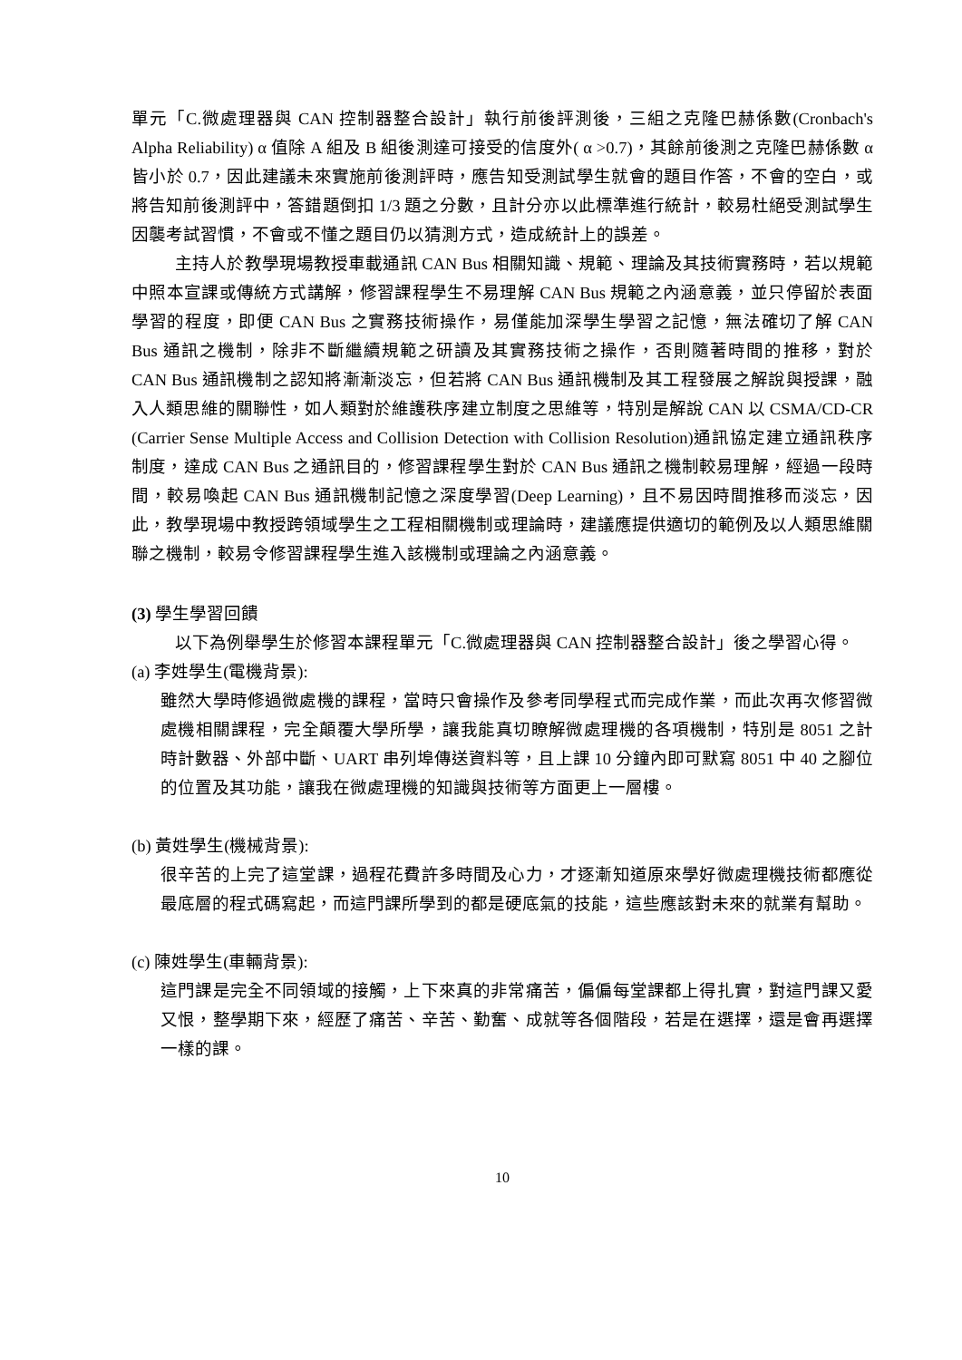單元「C.微處理器與 CAN 控制器整合設計」執行前後評測後，三組之克隆巴赫係數(Cronbach's Alpha Reliability) α 值除 A 組及 B 組後測達可接受的信度外( α >0.7)，其餘前後測之克隆巴赫係數 α 皆小於 0.7，因此建議未來實施前後測評時，應告知受測試學生就會的題目作答，不會的空白，或將告知前後測評中，答錯題倒扣 1/3 題之分數，且計分亦以此標準進行統計，較易杜絕受測試學生因襲考試習慣，不會或不懂之題目仍以猜測方式，造成統計上的誤差。
主持人於教學現場教授車載通訊 CAN Bus 相關知識、規範、理論及其技術實務時，若以規範中照本宣課或傳統方式講解，修習課程學生不易理解 CAN Bus 規範之內涵意義，並只停留於表面學習的程度，即便 CAN Bus 之實務技術操作，易僅能加深學生學習之記憶，無法確切了解 CAN Bus 通訊之機制，除非不斷繼續規範之研讀及其實務技術之操作，否則隨著時間的推移，對於 CAN Bus 通訊機制之認知將漸漸淡忘，但若將 CAN Bus 通訊機制及其工程發展之解說與授課，融入人類思維的關聯性，如人類對於維護秩序建立制度之思維等，特別是解說 CAN 以 CSMA/CD-CR (Carrier Sense Multiple Access and Collision Detection with Collision Resolution)通訊協定建立通訊秩序制度，達成 CAN Bus 之通訊目的，修習課程學生對於 CAN Bus 通訊之機制較易理解，經過一段時間，較易喚起 CAN Bus 通訊機制記憶之深度學習(Deep Learning)，且不易因時間推移而淡忘，因此，教學現場中教授跨領域學生之工程相關機制或理論時，建議應提供適切的範例及以人類思維關聯之機制，較易令修習課程學生進入該機制或理論之內涵意義。
(3) 學生學習回饋
以下為例舉學生於修習本課程單元「C.微處理器與 CAN 控制器整合設計」後之學習心得。
(a) 李姓學生(電機背景):
雖然大學時修過微處機的課程，當時只會操作及參考同學程式而完成作業，而此次再次修習微處機相關課程，完全顛覆大學所學，讓我能真切瞭解微處理機的各項機制，特別是 8051 之計時計數器、外部中斷、UART 串列埠傳送資料等，且上課 10 分鐘內即可默寫 8051 中 40 之腳位的位置及其功能，讓我在微處理機的知識與技術等方面更上一層樓。
(b) 黃姓學生(機械背景):
很辛苦的上完了這堂課，過程花費許多時間及心力，才逐漸知道原來學好微處理機技術都應從最底層的程式碼寫起，而這門課所學到的都是硬底氣的技能，這些應該對未來的就業有幫助。
(c) 陳姓學生(車輛背景):
這門課是完全不同領域的接觸，上下來真的非常痛苦，偏偏每堂課都上得扎實，對這門課又愛又恨，整學期下來，經歷了痛苦、辛苦、勤奮、成就等各個階段，若是在選擇，還是會再選擇一樣的課。
10